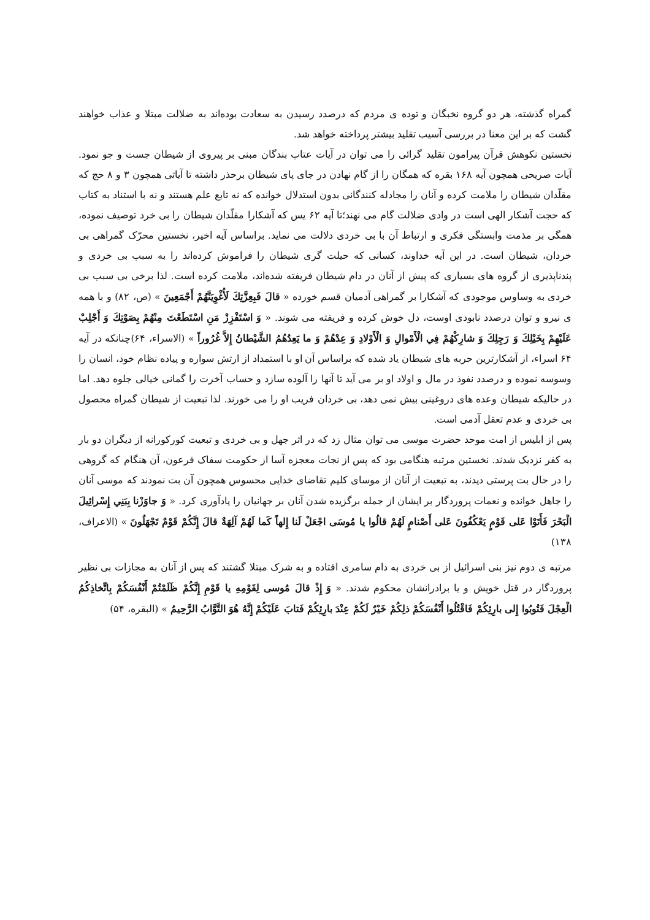گمراه گذشته، هر دو گروه نخبگان و توده ی مردم که درصدد رسیدن به سعادت بوده‌اند به ضلالت مبتلا و عذاب خواهند گشت که بر این معنا در بررسی آسیب تقلید بیشتر پرداخته خواهد شد.
نخستین نکوهش قرآن پیرامون تقلید گرائی را می توان در آیات عتاب بندگان مبنی بر پیروی از شیطان جست و جو نمود. آیات صریحی همچون آیه ۱۶۸ بقره که همگان را از گام نهادن در جای پای شیطان برحذر داشته تا آیاتی همچون ۳ و ۸ حج که مقلّدان شیطان را ملامت کرده و آنان را مجادله کنندگانی بدون استدلال خوانده که نه تابع علم هستند و نه با استناد به کتاب که حجت آشکار الهی است در وادی ضلالت گام می نهند؛تا آیه ۶۲ یس که آشکارا مقلّدان شیطان را بی خرد توصیف نموده، همگی بر مذمت وابستگی فکری و ارتباط آن با بی خردی دلالت می نماید. براساس آیه اخیر، نخستین محرّک گمراهی بی خردان، شیطان است. در این آیه خداوند، کسانی که حیلت گری شیطان را فراموش کرده‌اند را به سبب بی خردی و پندناپذیری از گروه های بسیاری که پیش از آنان در دام شیطان فریفته شده‌اند، ملامت کرده است. لذا برخی بی سبب بی خردی به وساوس موجودی که آشکارا بر گمراهی آدمیان قسم خورده « قالَ فَبِعِزَّتِكَ لَأُغْوِيَنَّهُمْ أَجْمَعِينَ » (ص، ۸۲) و با همه ی نیرو و توان درصدد نابودی اوست، دل خوش کرده و فریفته می شوند. « وَ اسْتَفْزِزْ مَنِ اسْتَطَعْتَ مِنْهُمْ بِصَوْتِكَ وَ أَجْلِبْ عَلَيْهِمْ بِخَيْلِكَ وَ رَجِلِكَ وَ شارِكْهُمْ فِي الْأَمْوالِ وَ الْأَوْلادِ وَ عِدْهُمْ وَ ما يَعِدُهُمُ الشَّيْطانُ إِلاَّ غُرُوراً » (الاسراء، ۶۴)چنانکه در آیه ۶۴ اسراء، از آشکارترین حربه های شیطان یاد شده که براساس آن او با استمداد از ارتش سواره و پیاده نظام خود، انسان را وسوسه نموده و درصدد نفوذ در مال و اولاد او بر می آید تا آنها را آلوده سازد و حساب آخرت را گمانی خیالی جلوه دهد. اما در حالیکه شیطان وعده های دروغینی بیش نمی دهد، بی خردان فریب او را می خورند. لذا تبعیت از شیطان گمراه محصول بی خردی و عدم تعقل آدمی است.
پس از ابلیس از امت موحد حضرت موسی می توان مثال زد که در اثر جهل و بی خردی و تبعیت کورکورانه از دیگران دو بار به کفر نزدیک شدند. نخستین مرتبه هنگامی بود که پس از نجات معجزه آسا از حکومت سفاک فرعون، آن هنگام که گروهی را در حال بت پرستی دیدند، به تبعیت از آنان از موسای کلیم تقاضای خدایی محسوس همچون آن بت نمودند که موسی آنان را جاهل خوانده و نعمات پروردگار بر ایشان از جمله برگزیده شدن آنان بر جهانیان را یادآوری کرد. « وَ جاوَزْنا بِبَنِي إِسْرائِيلَ الْبَحْرَ فَأَتَوْا عَلى قَوْمٍ يَعْكُفُونَ عَلى أَصْنامٍ لَهُمْ قالُوا يا مُوسَى اجْعَلْ لَنا إِلهاً كَما لَهُمْ آلِهَةٌ قالَ إِنَّكُمْ قَوْمٌ تَجْهَلُونَ » (الاعراف، ۱۳۸)
مرتبه ی دوم نیز بنی اسرائیل از بی خردی به دام سامری افتاده و به شرک مبتلا گشتند که پس از آنان به مجازات بی نظیر پروردگار در قتل خویش و یا برادرانشان محکوم شدند. « وَ إِذْ قالَ مُوسى لِقَوْمِهِ يا قَوْمِ إِنَّكُمْ ظَلَمْتُمْ أَنْفُسَكُمْ بِاتِّخاذِكُمُ الْعِجْلَ فَتُوبُوا إِلى بارِئِكُمْ فَاقْتُلُوا أَنْفُسَكُمْ ذلِكُمْ خَيْرٌ لَكُمْ عِنْدَ بارِئِكُمْ فَتابَ عَلَيْكُمْ إِنَّهُ هُوَ التَّوَّابُ الرَّحِيمُ » (البقره، ۵۴)